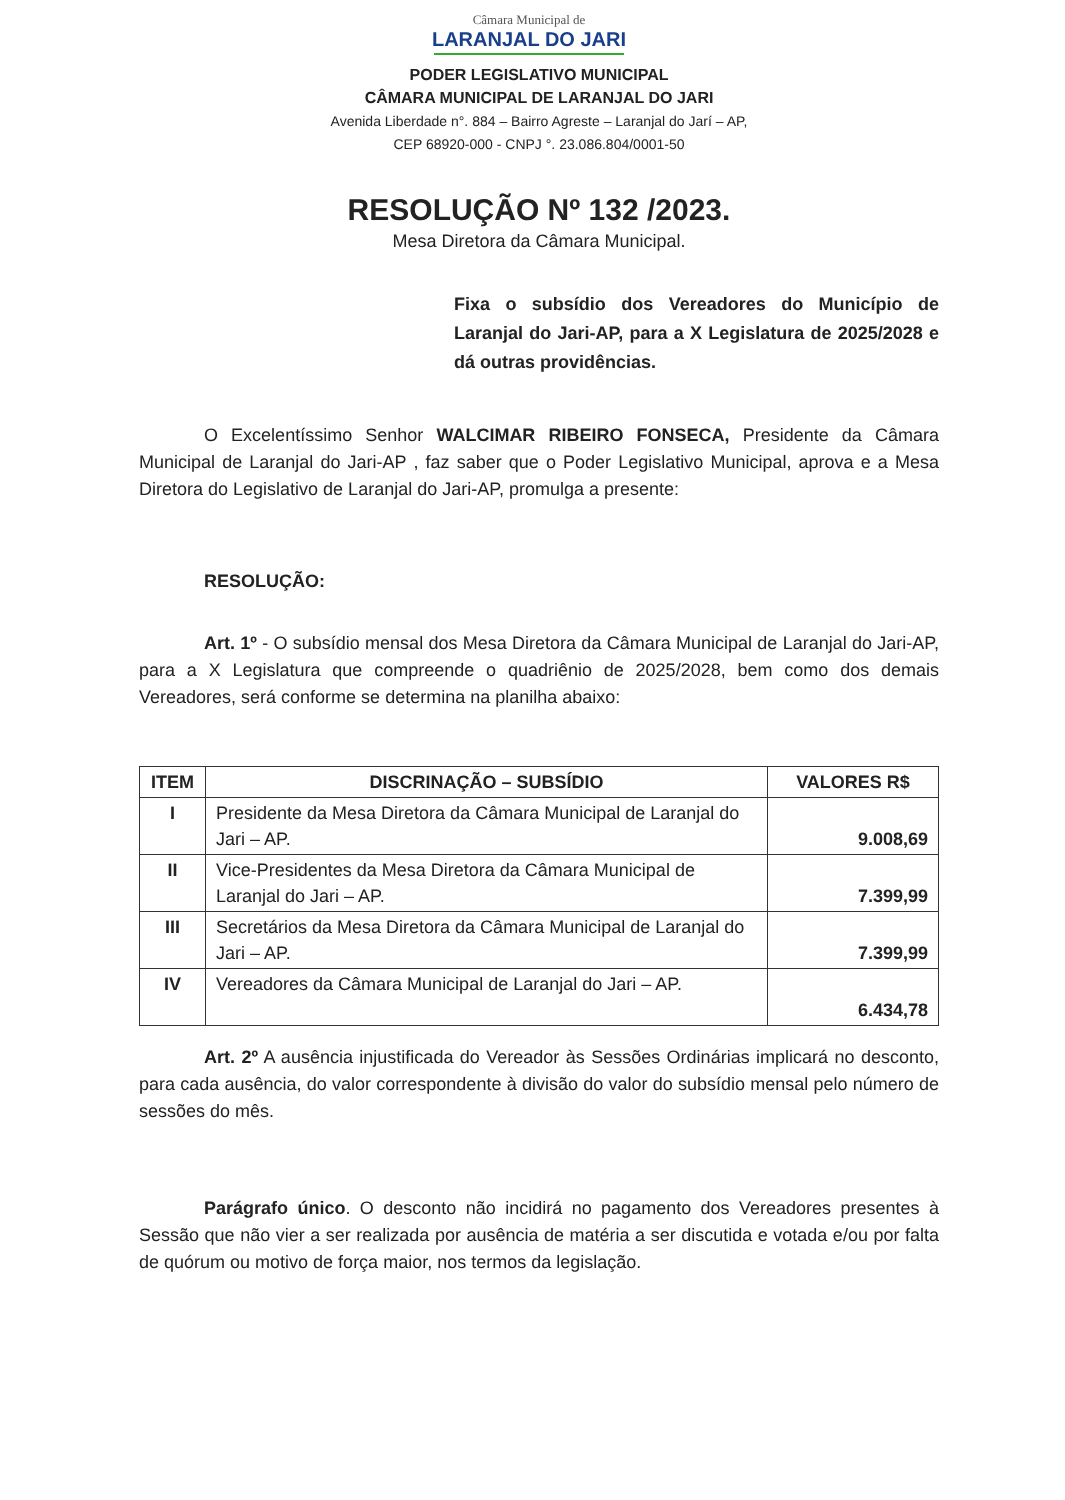Câmara Municipal de
LARANJAL DO JARI
PODER LEGISLATIVO MUNICIPAL
CÂMARA MUNICIPAL DE LARANJAL DO JARI
Avenida Liberdade n°. 884 – Bairro Agreste – Laranjal do Jarí – AP,
CEP 68920-000 - CNPJ °. 23.086.804/0001-50
RESOLUÇÃO Nº 132 /2023.
Mesa Diretora da Câmara Municipal.
Fixa o subsídio dos Vereadores do Município de Laranjal do Jari-AP, para a X Legislatura de 2025/2028 e dá outras providências.
O Excelentíssimo Senhor WALCIMAR RIBEIRO FONSECA, Presidente da Câmara Municipal de Laranjal do Jari-AP , faz saber que o Poder Legislativo Municipal, aprova e a Mesa Diretora do Legislativo de Laranjal do Jari-AP, promulga a presente:
RESOLUÇÃO:
Art. 1º - O subsídio mensal dos Mesa Diretora da Câmara Municipal de Laranjal do Jari-AP, para a X Legislatura que compreende o quadriênio de 2025/2028, bem como dos demais Vereadores, será conforme se determina na planilha abaixo:
| ITEM | DISCRINAÇÃO – SUBSÍDIO | VALORES R$ |
| --- | --- | --- |
| I | Presidente da Mesa Diretora da Câmara Municipal de Laranjal do Jari – AP. | 9.008,69 |
| II | Vice-Presidentes da Mesa Diretora da Câmara Municipal de Laranjal do Jari – AP. | 7.399,99 |
| III | Secretários da Mesa Diretora da Câmara Municipal de Laranjal do Jari – AP. | 7.399,99 |
| IV | Vereadores da Câmara Municipal de Laranjal do Jari – AP. | 6.434,78 |
Art. 2º A ausência injustificada do Vereador às Sessões Ordinárias implicará no desconto, para cada ausência, do valor correspondente à divisão do valor do subsídio mensal pelo número de sessões do mês.
Parágrafo único. O desconto não incidirá no pagamento dos Vereadores presentes à Sessão que não vier a ser realizada por ausência de matéria a ser discutida e votada e/ou por falta de quórum ou motivo de força maior, nos termos da legislação.